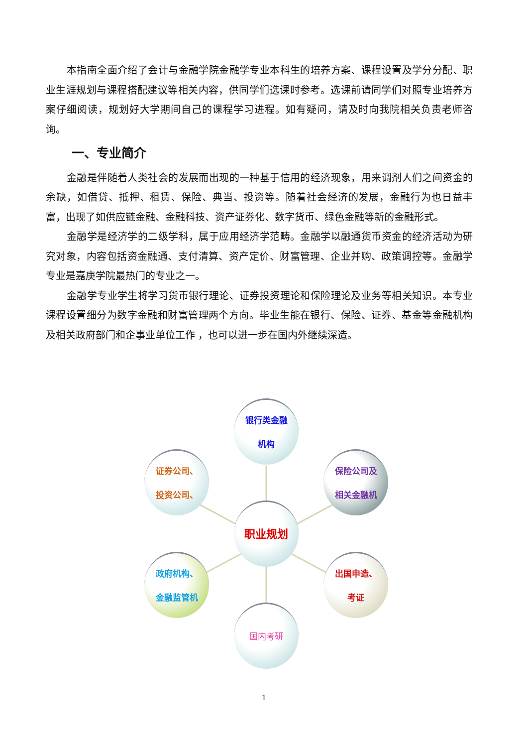本指南全面介绍了会计与金融学院金融学专业本科生的培养方案、课程设置及学分分配、职业生涯规划与课程搭配建议等相关内容，供同学们选课时参考。选课前请同学们对照专业培养方案仔细阅读，规划好大学期间自己的课程学习进程。如有疑问，请及时向我院相关负责老师咨询。
一、专业简介
金融是伴随着人类社会的发展而出现的一种基于信用的经济现象，用来调剂人们之间资金的余缺，如借贷、抵押、租赁、保险、典当、投资等。随着社会经济的发展，金融行为也日益丰富，出现了如供应链金融、金融科技、资产证券化、数字货币、绿色金融等新的金融形式。
金融学是经济学的二级学科，属于应用经济学范畴。金融学以融通货币资金的经济活动为研究对象，内容包括资金融通、支付清算、资产定价、财富管理、企业并购、政策调控等。金融学专业是嘉庚学院最热门的专业之一。
金融学专业学生将学习货币银行理论、证券投资理论和保险理论及业务等相关知识。本专业课程设置细分为数字金融和财富管理两个方向。毕业生能在银行、保险、证券、基金等金融机构及相关政府部门和企事业单位工作 ，也可以进一步在国内外继续深造。
银行类金融
机构
证券公司、
投资公司、
保险公司及
相关金融机
职业规划
政府机构、
金融监管机
出国申造、
考证
国内考研
1